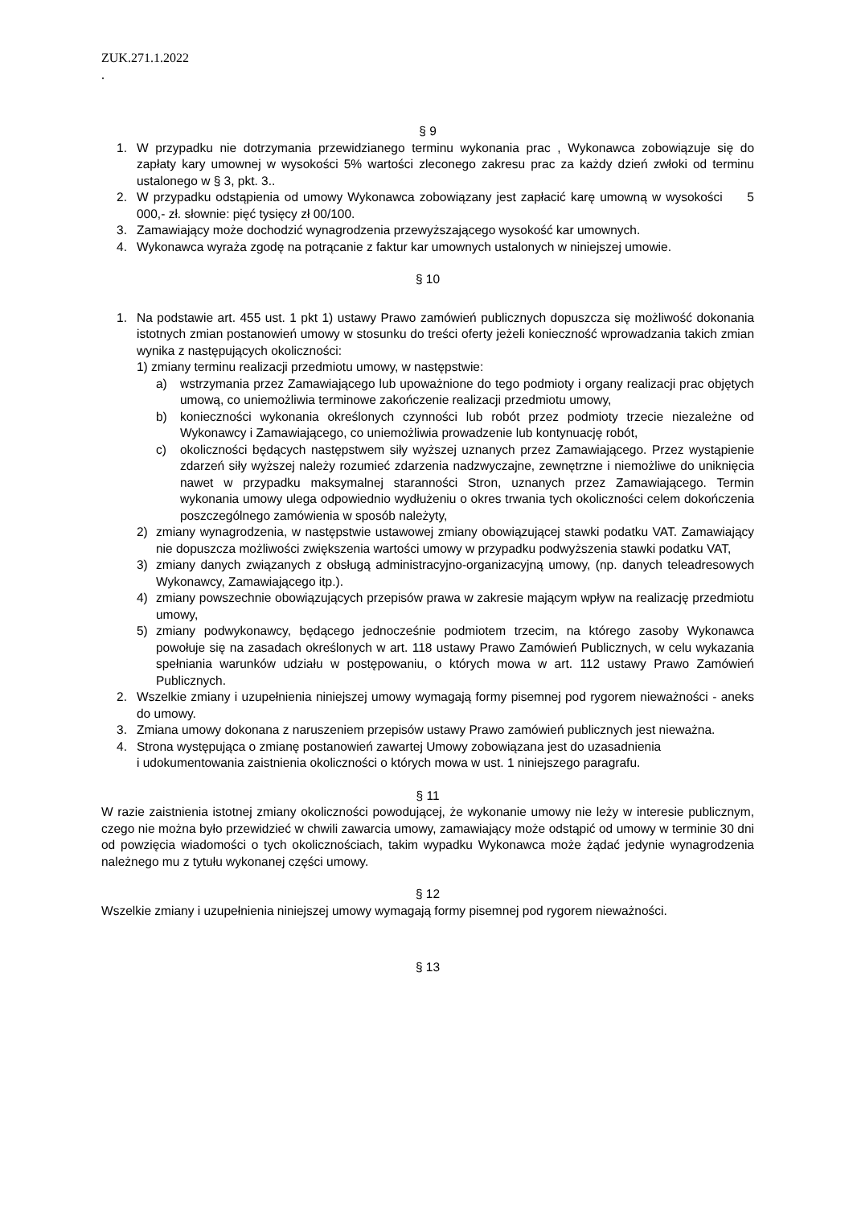ZUK.271.1.2022
.
§ 9
1. W przypadku nie dotrzymania przewidzianego terminu wykonania prac , Wykonawca zobowiązuje się do zapłaty kary umownej w wysokości 5% wartości zleconego zakresu prac za każdy dzień zwłoki od terminu ustalonego w § 3, pkt. 3..
2. W przypadku odstąpienia od umowy Wykonawca zobowiązany jest zapłacić karę umowną w wysokości 5 000,- zł. słownie: pięć tysięcy zł 00/100.
3. Zamawiający może dochodzić wynagrodzenia przewyższającego wysokość kar umownych.
4. Wykonawca wyraża zgodę na potrącanie z faktur kar umownych ustalonych w niniejszej umowie.
§ 10
1. Na podstawie art. 455 ust. 1 pkt 1) ustawy Prawo zamówień publicznych dopuszcza się możliwość dokonania istotnych zmian postanowień umowy w stosunku do treści oferty jeżeli konieczność wprowadzania takich zmian wynika z następujących okoliczności:
1) zmiany terminu realizacji przedmiotu umowy, w następstwie:
a) wstrzymania przez Zamawiającego lub upoważnione do tego podmioty i organy realizacji prac objętych umową, co uniemożliwia terminowe zakończenie realizacji przedmiotu umowy,
b) konieczności wykonania określonych czynności lub robót przez podmioty trzecie niezależne od Wykonawcy i Zamawiającego, co uniemożliwia prowadzenie lub kontynuację robót,
c) okoliczności będących następstwem siły wyższej uznanych przez Zamawiającego. Przez wystąpienie zdarzeń siły wyższej należy rozumieć zdarzenia nadzwyczajne, zewnętrzne i niemożliwe do uniknięcia nawet w przypadku maksymalnej staranności Stron, uznanych przez Zamawiającego. Termin wykonania umowy ulega odpowiednio wydłużeniu o okres trwania tych okoliczności celem dokończenia poszczególnego zamówienia w sposób należyty,
2) zmiany wynagrodzenia, w następstwie ustawowej zmiany obowiązującej stawki podatku VAT. Zamawiający nie dopuszcza możliwości zwiększenia wartości umowy w przypadku podwyższenia stawki podatku VAT,
3) zmiany danych związanych z obsługą administracyjno-organizacyjną umowy, (np. danych teleadresowych Wykonawcy, Zamawiającego itp.).
4) zmiany powszechnie obowiązujących przepisów prawa w zakresie mającym wpływ na realizację przedmiotu umowy,
5) zmiany podwykonawcy, będącego jednocześnie podmiotem trzecim, na którego zasoby Wykonawca powołuje się na zasadach określonych w art. 118 ustawy Prawo Zamówień Publicznych, w celu wykazania spełniania warunków udziału w postępowaniu, o których mowa w art. 112 ustawy Prawo Zamówień Publicznych.
2. Wszelkie zmiany i uzupełnienia niniejszej umowy wymagają formy pisemnej pod rygorem nieważności - aneks do umowy.
3. Zmiana umowy dokonana z naruszeniem przepisów ustawy Prawo zamówień publicznych jest nieważna.
4. Strona występująca o zmianę postanowień zawartej Umowy zobowiązana jest do uzasadnienia
i udokumentowania zaistnienia okoliczności o których mowa w ust. 1 niniejszego paragrafu.
§ 11
W razie zaistnienia istotnej zmiany okoliczności powodującej, że wykonanie umowy nie leży w interesie publicznym, czego nie można było przewidzieć w chwili zawarcia umowy, zamawiający może odstąpić od umowy w terminie 30 dni od powzięcia wiadomości o tych okolicznościach, takim wypadku Wykonawca może żądać jedynie wynagrodzenia należnego mu z tytułu wykonanej części umowy.
§ 12
Wszelkie zmiany i uzupełnienia niniejszej umowy wymagają formy pisemnej pod rygorem nieważności.
§ 13